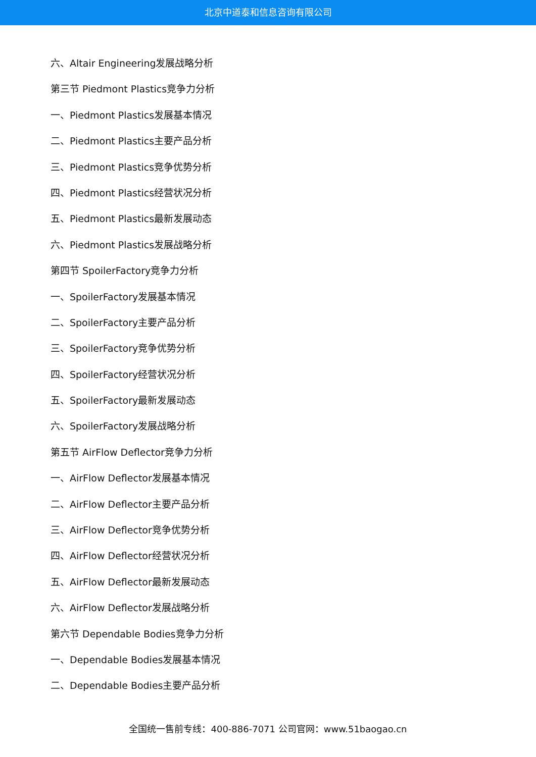北京中道泰和信息咨询有限公司
六、Altair Engineering发展战略分析
第三节 Piedmont Plastics竞争力分析
一、Piedmont Plastics发展基本情况
二、Piedmont Plastics主要产品分析
三、Piedmont Plastics竞争优势分析
四、Piedmont Plastics经营状况分析
五、Piedmont Plastics最新发展动态
六、Piedmont Plastics发展战略分析
第四节 SpoilerFactory竞争力分析
一、SpoilerFactory发展基本情况
二、SpoilerFactory主要产品分析
三、SpoilerFactory竞争优势分析
四、SpoilerFactory经营状况分析
五、SpoilerFactory最新发展动态
六、SpoilerFactory发展战略分析
第五节 AirFlow Deflector竞争力分析
一、AirFlow Deflector发展基本情况
二、AirFlow Deflector主要产品分析
三、AirFlow Deflector竞争优势分析
四、AirFlow Deflector经营状况分析
五、AirFlow Deflector最新发展动态
六、AirFlow Deflector发展战略分析
第六节 Dependable Bodies竞争力分析
一、Dependable Bodies发展基本情况
二、Dependable Bodies主要产品分析
全国统一售前专线：400-886-7071 公司官网：www.51baogao.cn